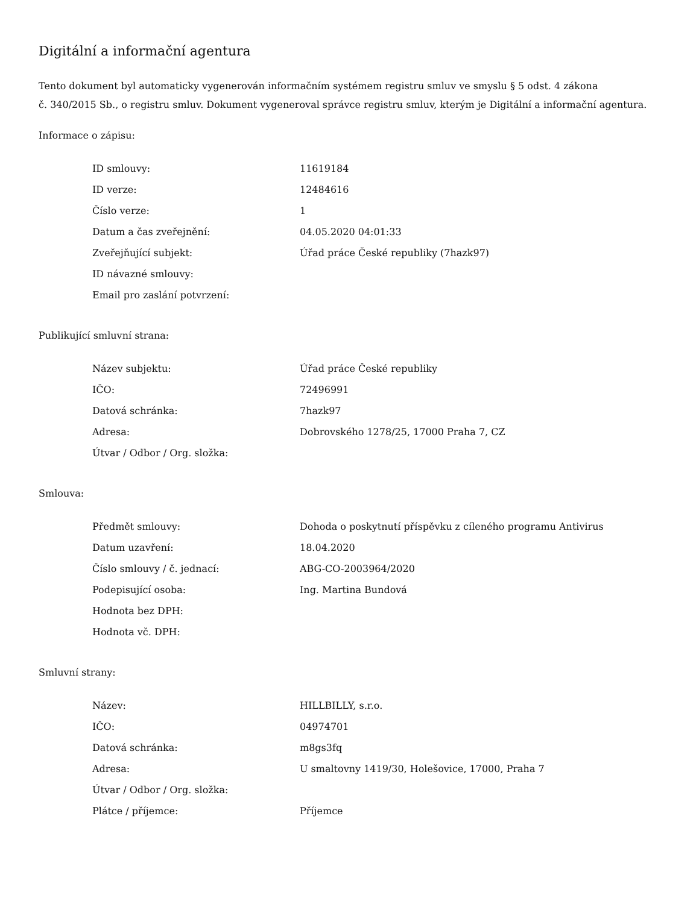Digitální a informační agentura
Tento dokument byl automaticky vygenerován informačním systémem registru smluv ve smyslu § 5 odst. 4 zákona
č. 340/2015 Sb., o registru smluv. Dokument vygeneroval správce registru smluv, kterým je Digitální a informační agentura.
Informace o zápisu:
| ID smlouvy: | 11619184 |
| ID verze: | 12484616 |
| Číslo verze: | 1 |
| Datum a čas zveřejnění: | 04.05.2020 04:01:33 |
| Zveřejňující subjekt: | Úřad práce České republiky (7hazk97) |
| ID návazné smlouvy: | |
| Email pro zaslání potvrzení: | |
Publikující smluvní strana:
| Název subjektu: | Úřad práce České republiky |
| IČO: | 72496991 |
| Datová schránka: | 7hazk97 |
| Adresa: | Dobrovského 1278/25, 17000 Praha 7, CZ |
| Útvar / Odbor / Org. složka: | |
Smlouva:
| Předmět smlouvy: | Dohoda o poskytnutí příspěvku z cíleného programu Antivirus |
| Datum uzavření: | 18.04.2020 |
| Číslo smlouvy / č. jednací: | ABG-CO-2003964/2020 |
| Podepisující osoba: | Ing. Martina Bundová |
| Hodnota bez DPH: | |
| Hodnota vč. DPH: | |
Smluvní strany:
| Název: | HILLBILLY, s.r.o. |
| IČO: | 04974701 |
| Datová schránka: | m8gs3fq |
| Adresa: | U smaltovny 1419/30, Holešovice, 17000, Praha 7 |
| Útvar / Odbor / Org. složka: | |
| Plátce / příjemce: | Příjemce |